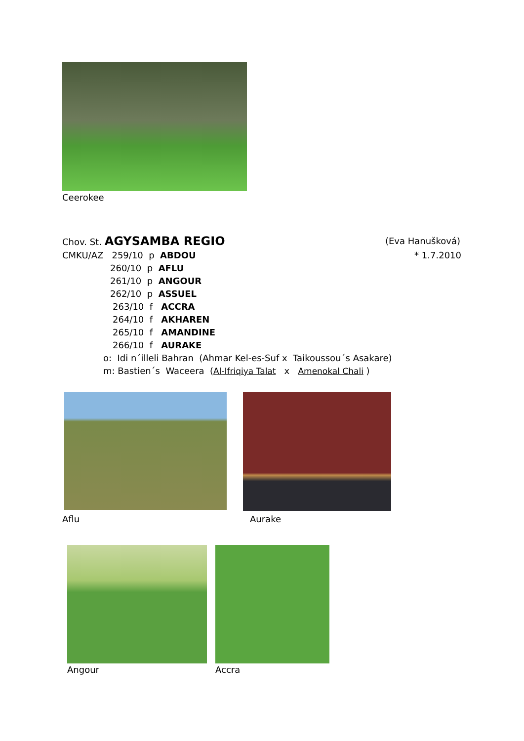Ceerokee
Chov. St. AGYSAMBA REGIO (Eva Hanušková)
CMKU/AZ 259/10 p ABDOU * 1.7.2010
260/10 p AFLU
261/10 p ANGOUR
262/10 p ASSUEL
263/10 f ACCRA
264/10 f AKHAREN
265/10 f AMANDINE
266/10 f AURAKE
o: Idi n´illeli Bahran (Ahmar Kel-es-Suf x Taikoussou´s Asakare)
m: Bastien´s Waceera (Al-Ifriqiya Talat x Amenokal Chali )
Aflu Aurake
Angour Accra